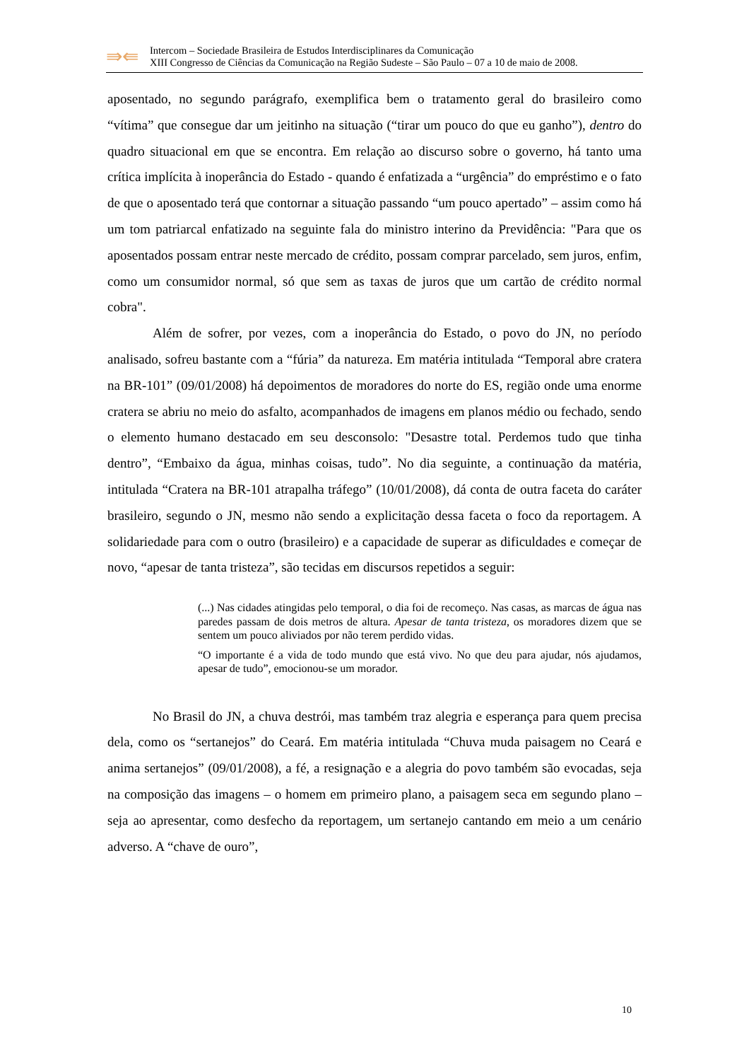⇛⇚
Intercom – Sociedade Brasileira de Estudos Interdisciplinares da Comunicação
XIII Congresso de Ciências da Comunicação na Região Sudeste – São Paulo – 07 a 10 de maio de 2008.
aposentado, no segundo parágrafo, exemplifica bem o tratamento geral do brasileiro como “vítima” que consegue dar um jeitinho na situação (“tirar um pouco do que eu ganho”), dentro do quadro situacional em que se encontra. Em relação ao discurso sobre o governo, há tanto uma crítica implícita à inoperância do Estado - quando é enfatizada a “urgência” do empréstimo e o fato de que o aposentado terá que contornar a situação passando “um pouco apertado” – assim como há um tom patriarcal enfatizado na seguinte fala do ministro interino da Previdência: "Para que os aposentados possam entrar neste mercado de crédito, possam comprar parcelado, sem juros, enfim, como um consumidor normal, só que sem as taxas de juros que um cartão de crédito normal cobra".
Além de sofrer, por vezes, com a inoperância do Estado, o povo do JN, no período analisado, sofreu bastante com a “fúria” da natureza. Em matéria intitulada “Temporal abre cratera na BR-101” (09/01/2008) há depoimentos de moradores do norte do ES, região onde uma enorme cratera se abriu no meio do asfalto, acompanhados de imagens em planos médio ou fechado, sendo o elemento humano destacado em seu desconsolo: "Desastre total. Perdemos tudo que tinha dentro”, “Embaixo da água, minhas coisas, tudo”. No dia seguinte, a continuação da matéria, intitulada “Cratera na BR-101 atrapalha tráfego” (10/01/2008), dá conta de outra faceta do caráter brasileiro, segundo o JN, mesmo não sendo a explicitação dessa faceta o foco da reportagem. A solidariedade para com o outro (brasileiro) e a capacidade de superar as dificuldades e começar de novo, “apesar de tanta tristeza”, são tecidas em discursos repetidos a seguir:
(...) Nas cidades atingidas pelo temporal, o dia foi de recomeço. Nas casas, as marcas de água nas paredes passam de dois metros de altura. Apesar de tanta tristeza, os moradores dizem que se sentem um pouco aliviados por não terem perdido vidas.
“O importante é a vida de todo mundo que está vivo. No que deu para ajudar, nós ajudamos, apesar de tudo”, emocionou-se um morador.
No Brasil do JN, a chuva destrói, mas também traz alegria e esperança para quem precisa dela, como os “sertanejos” do Ceará. Em matéria intitulada “Chuva muda paisagem no Ceará e anima sertanejos” (09/01/2008), a fé, a resignação e a alegria do povo também são evocadas, seja na composição das imagens – o homem em primeiro plano, a paisagem seca em segundo plano – seja ao apresentar, como desfecho da reportagem, um sertanejo cantando em meio a um cenário adverso. A “chave de ouro”,
10